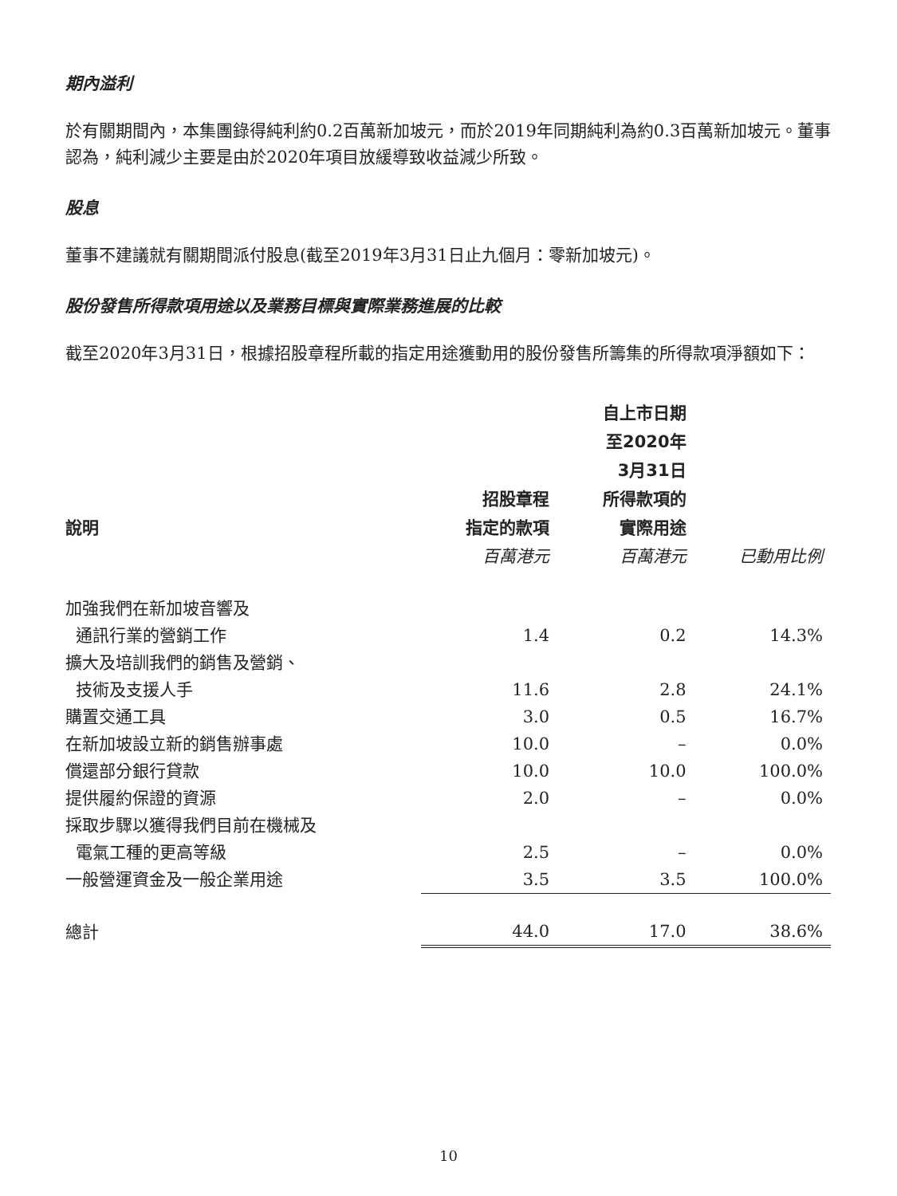期內溢利
於有關期間內，本集團錄得純利約0.2百萬新加坡元，而於2019年同期純利為約0.3百萬新加坡元。董事認為，純利減少主要是由於2020年項目放緩導致收益減少所致。
股息
董事不建議就有關期間派付股息(截至2019年3月31日止九個月：零新加坡元)。
股份發售所得款項用途以及業務目標與實際業務進展的比較
截至2020年3月31日，根據招股章程所載的指定用途獲動用的股份發售所籌集的所得款項淨額如下：
| 說明 | 招股章程 指定的款項 | 自上市日期 至2020年 3月31日 所得款項的 實際用途 | |
| --- | --- | --- | --- |
| | 百萬港元 | 百萬港元 | 已動用比例 |
| 加強我們在新加坡音響及 | | | |
| 通訊行業的營銷工作 | 1.4 | 0.2 | 14.3% |
| 擴大及培訓我們的銷售及營銷、 | | | |
| 技術及支援人手 | 11.6 | 2.8 | 24.1% |
| 購置交通工具 | 3.0 | 0.5 | 16.7% |
| 在新加坡設立新的銷售辦事處 | 10.0 | – | 0.0% |
| 償還部分銀行貸款 | 10.0 | 10.0 | 100.0% |
| 提供履約保證的資源 | 2.0 | – | 0.0% |
| 採取步驟以獲得我們目前在機械及 | | | |
| 電氣工種的更高等級 | 2.5 | – | 0.0% |
| 一般營運資金及一般企業用途 | 3.5 | 3.5 | 100.0% |
| 總計 | 44.0 | 17.0 | 38.6% |
10